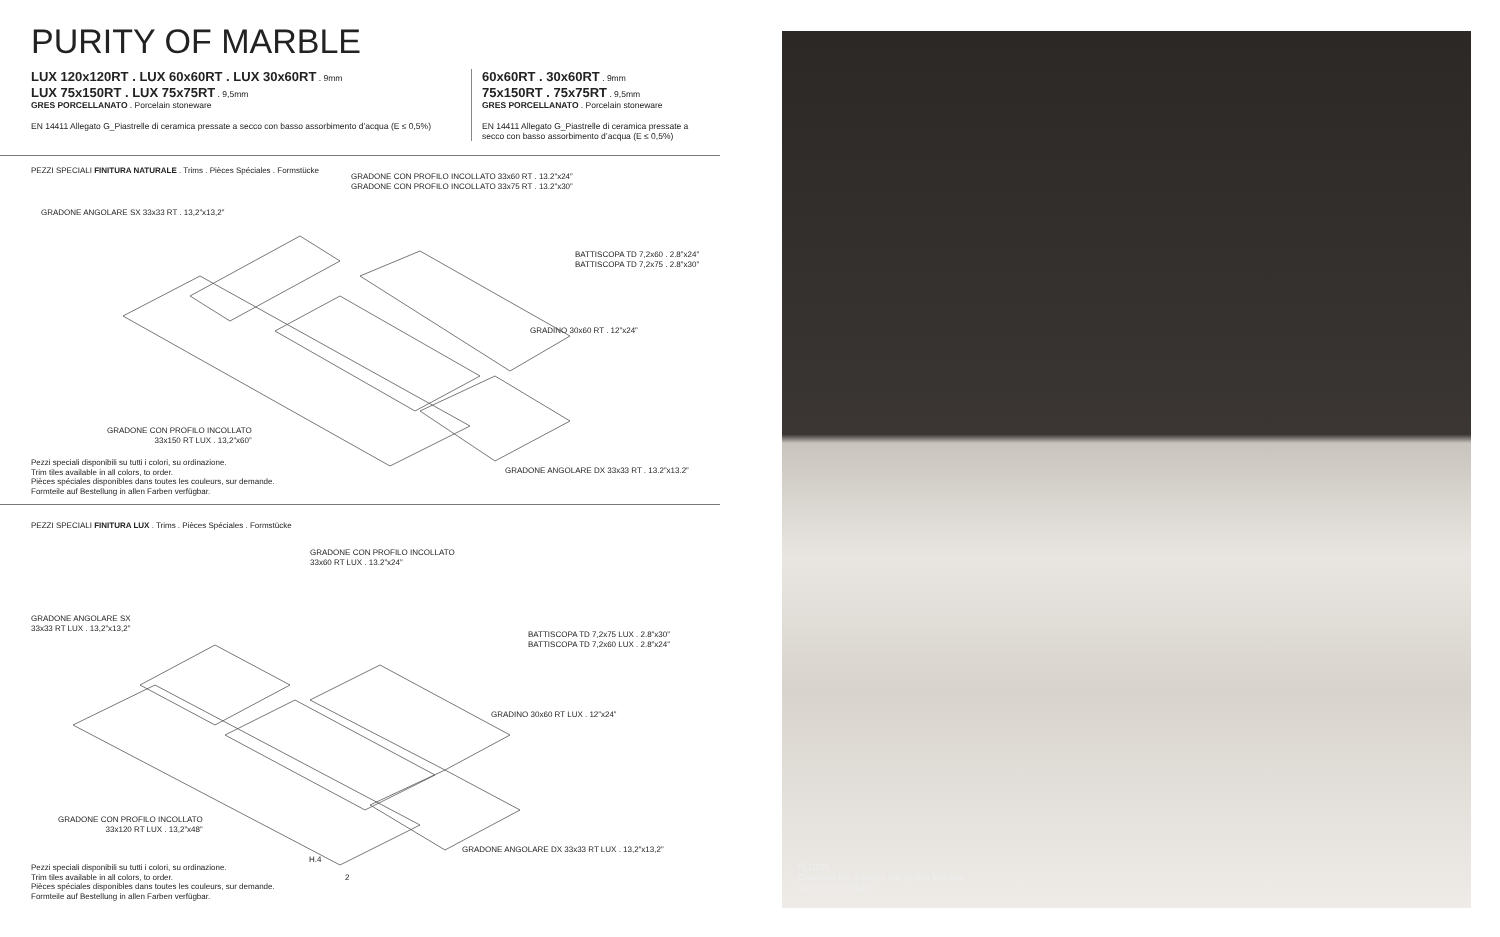PURITY OF MARBLE
LUX 120x120RT . LUX 60x60RT . LUX 30x60RT . 9mm
LUX 75x150RT . LUX 75x75RT . 9,5mm
GRES PORCELLANATO . Porcelain stoneware
EN 14411 Allegato G_Piastrelle di ceramica pressate a secco con basso assorbimento d’acqua (E ≤ 0,5%)
60x60RT . 30x60RT . 9mm
75x150RT . 75x75RT . 9,5mm
GRES PORCELLANATO . Porcelain stoneware
EN 14411 Allegato G_Piastrelle di ceramica pressate a secco con basso assorbimento d’acqua (E ≤ 0,5%)
PEZZI SPECIALI FINITURA NATURALE . Trims . Pièces Spéciales . Formstücke
GRADONE CON PROFILO INCOLLATO 33x60 RT . 13.2”x24”
GRADONE CON PROFILO INCOLLATO 33x75 RT . 13.2”x30”
GRADONE ANGOLARE SX 33x33 RT . 13,2”x13,2”
BATTISCOPA TD 7,2x60 . 2.8”x24”
BATTISCOPA TD 7,2x75 . 2.8”x30”
GRADINO 30x60 RT . 12”x24”
GRADONE CON PROFILO INCOLLATO
33x150 RT LUX . 13,2”x60”
GRADONE ANGOLARE DX 33x33 RT . 13.2”x13.2”
Pezzi speciali disponibili su tutti i colori, su ordinazione.
Trim tiles available in all colors, to order.
Pièces spéciales disponibles dans toutes les couleurs, sur demande.
Formteile auf Bestellung in allen Farben verfügbar.
PEZZI SPECIALI FINITURA LUX . Trims . Pièces Spéciales . Formstücke
GRADONE CON PROFILO INCOLLATO
33x60 RT LUX . 13.2”x24”
GRADONE ANGOLARE SX
33x33 RT LUX . 13,2”x13,2”
BATTISCOPA TD 7,2x75 LUX . 2.8”x30”
BATTISCOPA TD 7,2x60 LUX . 2.8”x24”
GRADINO 30x60 RT LUX . 12”x24”
GRADONE CON PROFILO INCOLLATO
33x120 RT LUX . 13,2”x48”
GRADONE ANGOLARE DX 33x33 RT LUX . 13,2”x13,2”
H.4
2
Pezzi speciali disponibili su tutti i colori, su ordinazione.
Trim tiles available in all colors, to order.
Pièces spéciales disponibles dans toutes les couleurs, sur demande.
Formteile auf Bestellung in allen Farben verfügbar.
FLOOR
Calacatta lux gradone con profilo incollato
33x120 . 13.2”x48”